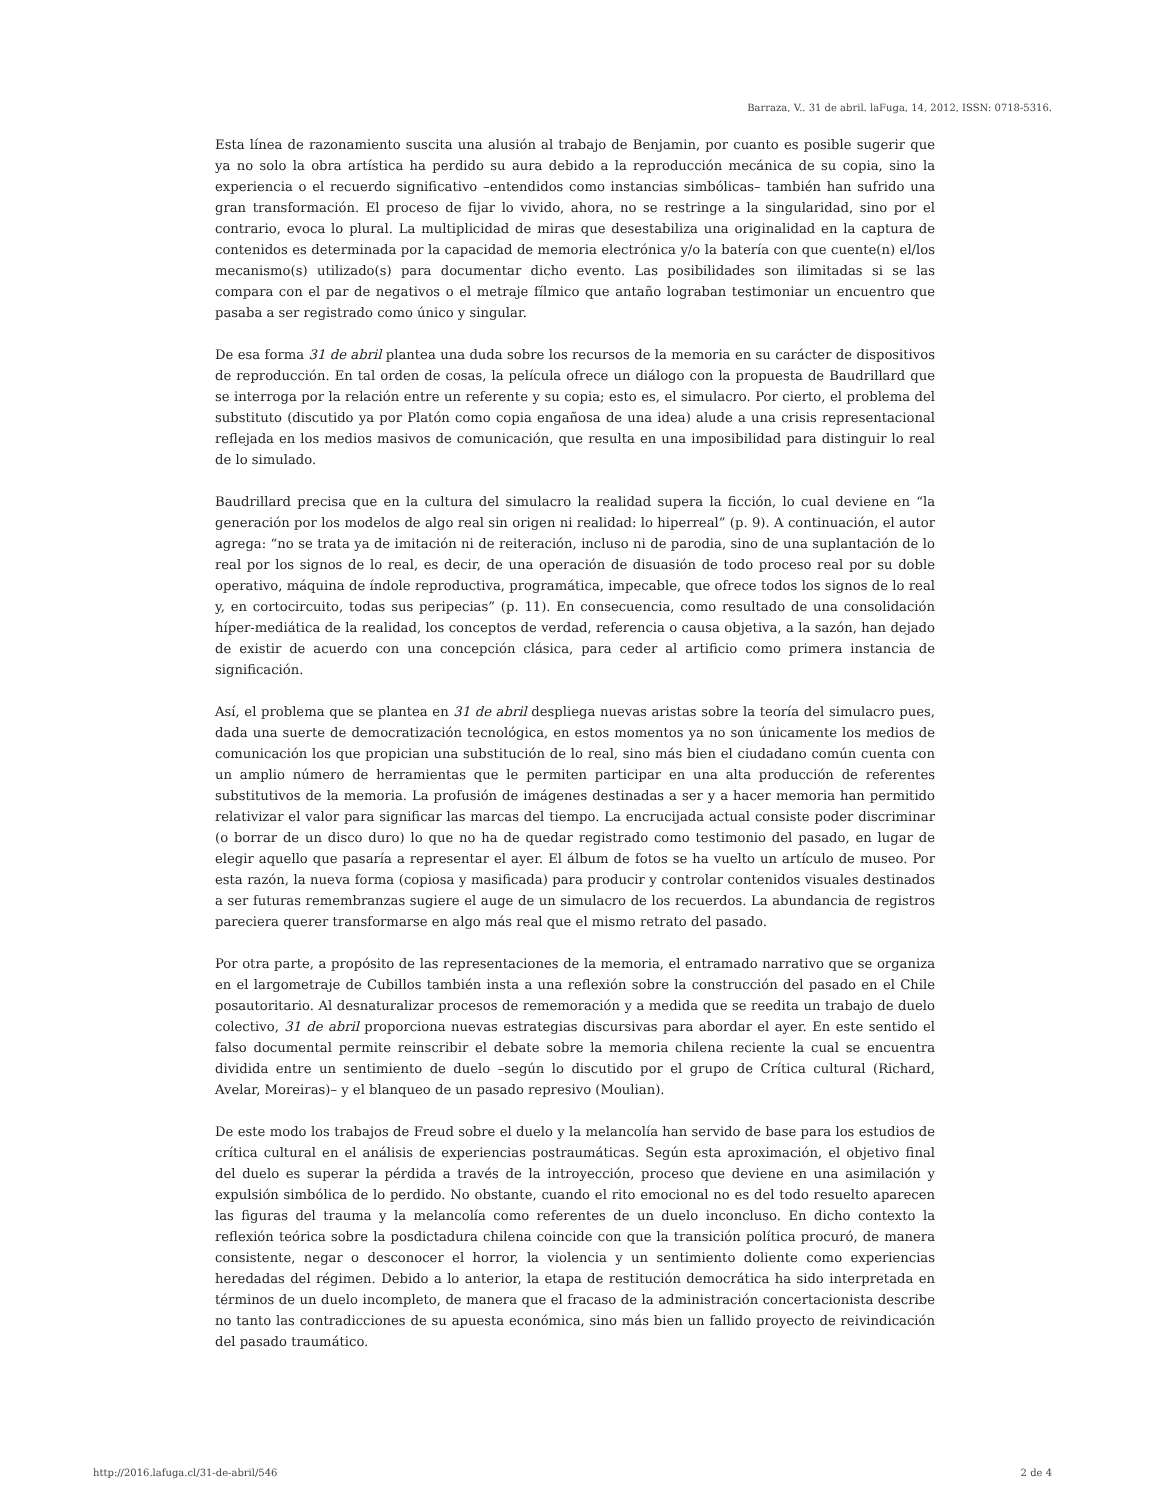Barraza, V.. 31 de abril. laFuga, 14, 2012, ISSN: 0718-5316.
Esta línea de razonamiento suscita una alusión al trabajo de Benjamin, por cuanto es posible sugerir que ya no solo la obra artística ha perdido su aura debido a la reproducción mecánica de su copia, sino la experiencia o el recuerdo significativo –entendidos como instancias simbólicas– también han sufrido una gran transformación. El proceso de fijar lo vivido, ahora, no se restringe a la singularidad, sino por el contrario, evoca lo plural. La multiplicidad de miras que desestabiliza una originalidad en la captura de contenidos es determinada por la capacidad de memoria electrónica y/o la batería con que cuente(n) el/los mecanismo(s) utilizado(s) para documentar dicho evento. Las posibilidades son ilimitadas si se las compara con el par de negativos o el metraje fílmico que antaño lograban testimoniar un encuentro que pasaba a ser registrado como único y singular.
De esa forma 31 de abril plantea una duda sobre los recursos de la memoria en su carácter de dispositivos de reproducción. En tal orden de cosas, la película ofrece un diálogo con la propuesta de Baudrillard que se interroga por la relación entre un referente y su copia; esto es, el simulacro. Por cierto, el problema del substituto (discutido ya por Platón como copia engañosa de una idea) alude a una crisis representacional reflejada en los medios masivos de comunicación, que resulta en una imposibilidad para distinguir lo real de lo simulado.
Baudrillard precisa que en la cultura del simulacro la realidad supera la ficción, lo cual deviene en “la generación por los modelos de algo real sin origen ni realidad: lo hiperreal” (p. 9). A continuación, el autor agrega: “no se trata ya de imitación ni de reiteración, incluso ni de parodia, sino de una suplantación de lo real por los signos de lo real, es decir, de una operación de disuasión de todo proceso real por su doble operativo, máquina de índole reproductiva, programática, impecable, que ofrece todos los signos de lo real y, en cortocircuito, todas sus peripecias” (p. 11). En consecuencia, como resultado de una consolidación híper-mediática de la realidad, los conceptos de verdad, referencia o causa objetiva, a la sazón, han dejado de existir de acuerdo con una concepción clásica, para ceder al artificio como primera instancia de significación.
Así, el problema que se plantea en 31 de abril despliega nuevas aristas sobre la teoría del simulacro pues, dada una suerte de democratización tecnológica, en estos momentos ya no son únicamente los medios de comunicación los que propician una substitución de lo real, sino más bien el ciudadano común cuenta con un amplio número de herramientas que le permiten participar en una alta producción de referentes substitutivos de la memoria. La profusión de imágenes destinadas a ser y a hacer memoria han permitido relativizar el valor para significar las marcas del tiempo. La encrucijada actual consiste poder discriminar (o borrar de un disco duro) lo que no ha de quedar registrado como testimonio del pasado, en lugar de elegir aquello que pasaría a representar el ayer. El álbum de fotos se ha vuelto un artículo de museo. Por esta razón, la nueva forma (copiosa y masificada) para producir y controlar contenidos visuales destinados a ser futuras remembranzas sugiere el auge de un simulacro de los recuerdos. La abundancia de registros pareciera querer transformarse en algo más real que el mismo retrato del pasado.
Por otra parte, a propósito de las representaciones de la memoria, el entramado narrativo que se organiza en el largometraje de Cubillos también insta a una reflexión sobre la construcción del pasado en el Chile posautoritario. Al desnaturalizar procesos de rememoración y a medida que se reedita un trabajo de duelo colectivo, 31 de abril proporciona nuevas estrategias discursivas para abordar el ayer. En este sentido el falso documental permite reinscribir el debate sobre la memoria chilena reciente la cual se encuentra dividida entre un sentimiento de duelo –según lo discutido por el grupo de Crítica cultural (Richard, Avelar, Moreiras)– y el blanqueo de un pasado represivo (Moulian).
De este modo los trabajos de Freud sobre el duelo y la melancolía han servido de base para los estudios de crítica cultural en el análisis de experiencias postraumáticas. Según esta aproximación, el objetivo final del duelo es superar la pérdida a través de la introyección, proceso que deviene en una asimilación y expulsión simbólica de lo perdido. No obstante, cuando el rito emocional no es del todo resuelto aparecen las figuras del trauma y la melancolía como referentes de un duelo inconcluso. En dicho contexto la reflexión teórica sobre la posdictadura chilena coincide con que la transición política procuró, de manera consistente, negar o desconocer el horror, la violencia y un sentimiento doliente como experiencias heredadas del régimen. Debido a lo anterior, la etapa de restitución democrática ha sido interpretada en términos de un duelo incompleto, de manera que el fracaso de la administración concertacionista describe no tanto las contradicciones de su apuesta económica, sino más bien un fallido proyecto de reivindicación del pasado traumático.
http://2016.lafuga.cl/31-de-abril/546 2 de 4